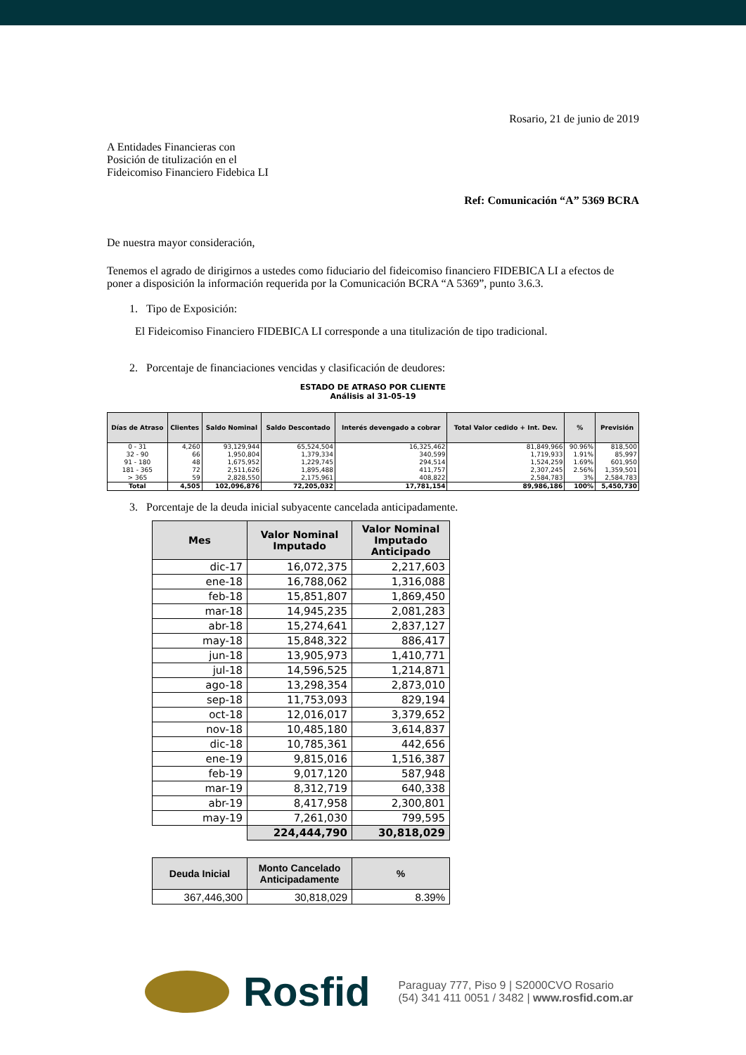Rosario, 21 de junio de 2019
A Entidades Financieras con
Posición de titulización en el
Fideicomiso Financiero Fidebica LI
Ref: Comunicación “A” 5369 BCRA
De nuestra mayor consideración,
Tenemos el agrado de dirigirnos a ustedes como fiduciario del fideicomiso financiero FIDEBICA LI a efectos de poner a disposición la información requerida por la Comunicación BCRA “A 5369”, punto 3.6.3.
1. Tipo de Exposición:
El Fideicomiso Financiero FIDEBICA LI corresponde a una titulización de tipo tradicional.
2. Porcentaje de financiaciones vencidas y clasificación de deudores:
ESTADO DE ATRASO POR CLIENTE
Análisis al 31-05-19
| Días de Atraso | Clientes | Saldo Nominal | Saldo Descontado | Interés devengado a cobrar | Total Valor cedido + Int. Dev. | % | Previsión |
| --- | --- | --- | --- | --- | --- | --- | --- |
| 0 - 31 | 4,260 | 93,129,944 | 65,524,504 | 16,325,462 | 81,849,966 | 90.96% | 818,500 |
| 32 - 90 | 66 | 1,950,804 | 1,379,334 | 340,599 | 1,719,933 | 1.91% | 85,997 |
| 91 - 180 | 48 | 1,675,952 | 1,229,745 | 294,514 | 1,524,259 | 1.69% | 601,950 |
| 181 - 365 | 72 | 2,511,626 | 1,895,488 | 411,757 | 2,307,245 | 2.56% | 1,359,501 |
| > 365 | 59 | 2,828,550 | 2,175,961 | 408,822 | 2,584,783 | 3% | 2,584,783 |
| Total | 4,505 | 102,096,876 | 72,205,032 | 17,781,154 | 89,986,186 | 100% | 5,450,730 |
3. Porcentaje de la deuda inicial subyacente cancelada anticipadamente.
| Mes | Valor Nominal Imputado | Valor Nominal Imputado Anticipado |
| --- | --- | --- |
| dic-17 | 16,072,375 | 2,217,603 |
| ene-18 | 16,788,062 | 1,316,088 |
| feb-18 | 15,851,807 | 1,869,450 |
| mar-18 | 14,945,235 | 2,081,283 |
| abr-18 | 15,274,641 | 2,837,127 |
| may-18 | 15,848,322 | 886,417 |
| jun-18 | 13,905,973 | 1,410,771 |
| jul-18 | 14,596,525 | 1,214,871 |
| ago-18 | 13,298,354 | 2,873,010 |
| sep-18 | 11,753,093 | 829,194 |
| oct-18 | 12,016,017 | 3,379,652 |
| nov-18 | 10,485,180 | 3,614,837 |
| dic-18 | 10,785,361 | 442,656 |
| ene-19 | 9,815,016 | 1,516,387 |
| feb-19 | 9,017,120 | 587,948 |
| mar-19 | 8,312,719 | 640,338 |
| abr-19 | 8,417,958 | 2,300,801 |
| may-19 | 7,261,030 | 799,595 |
| | 224,444,790 | 30,818,029 |
| Deuda Inicial | Monto Cancelado Anticipadamente | % |
| --- | --- | --- |
| 367,446,300 | 30,818,029 | 8.39% |
Rosfid Paraguay 777, Piso 9 | S2000CVO Rosario
(54) 341 411 0051 / 3482 | www.rosfid.com.ar